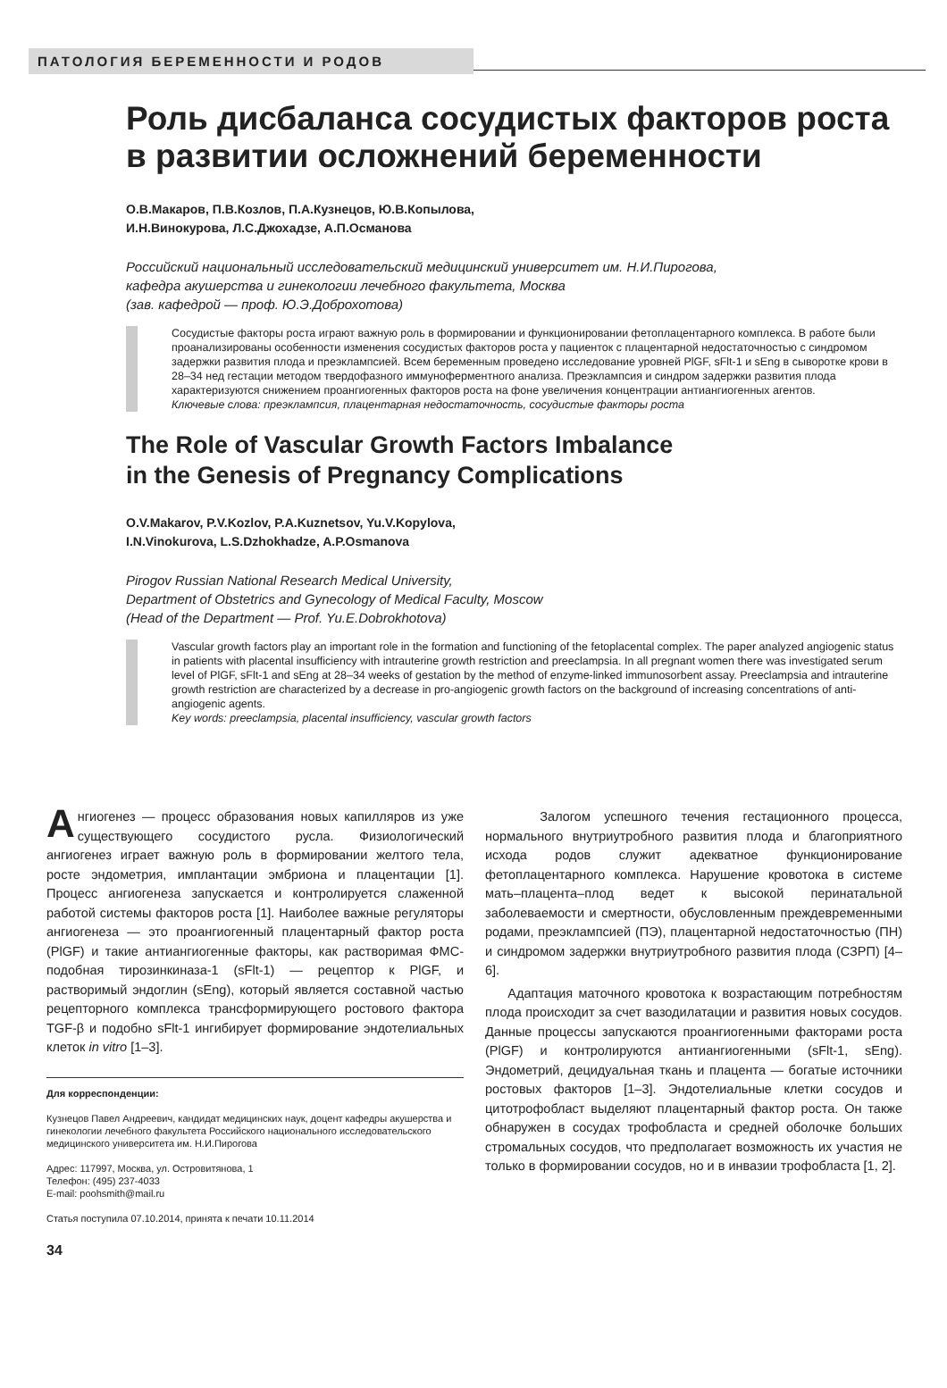ПАТОЛОГИЯ БЕРЕМЕННОСТИ И РОДОВ
Роль дисбаланса сосудистых факторов роста в развитии осложнений беременности
О.В.Макаров, П.В.Козлов, П.А.Кузнецов, Ю.В.Копылова,
И.Н.Винокурова, Л.С.Джохадзе, А.П.Османова
Российский национальный исследовательский медицинский университет им. Н.И.Пирогова,
кафедра акушерства и гинекологии лечебного факультета, Москва
(зав. кафедрой — проф. Ю.Э.Доброхотова)
Сосудистые факторы роста играют важную роль в формировании и функционировании фетоплацентарного комплекса. В работе были проанализированы особенности изменения сосудистых факторов роста у пациенток с плацентарной недостаточностью с синдромом задержки развития плода и преэклампсией. Всем беременным проведено исследование уровней PlGF, sFlt-1 и sEng в сыворотке крови в 28–34 нед гестации методом твердофазного иммуноферментного анализа. Преэклампсия и синдром задержки развития плода характеризуются снижением проангиогенных факторов роста на фоне увеличения концентрации антиангиогенных агентов.
Ключевые слова: преэклампсия, плацентарная недостаточность, сосудистые факторы роста
The Role of Vascular Growth Factors Imbalance
in the Genesis of Pregnancy Complications
O.V.Makarov, P.V.Kozlov, P.A.Kuznetsov, Yu.V.Kopylova,
I.N.Vinokurova, L.S.Dzhokhadze, A.P.Osmanova
Pirogov Russian National Research Medical University,
Department of Obstetrics and Gynecology of Medical Faculty, Moscow
(Head of the Department — Prof. Yu.E.Dobrokhotova)
Vascular growth factors play an important role in the formation and functioning of the fetoplacental complex. The paper analyzed angiogenic status in patients with placental insufficiency with intrauterine growth restriction and preeclampsia. In all pregnant women there was investigated serum level of PlGF, sFlt-1 and sEng at 28–34 weeks of gestation by the method of enzyme-linked immunosorbent assay. Preeclampsia and intrauterine growth restriction are characterized by a decrease in pro-angiogenic growth factors on the background of increasing concentrations of anti-angiogenic agents.
Key words: preeclampsia, placental insufficiency, vascular growth factors
Ангиогенез — процесс образования новых капилляров из уже существующего сосудистого русла. Физиологический ангиогенез играет важную роль в формировании желтого тела, росте эндометрия, имплантации эмбриона и плацентации [1]. Процесс ангиогенеза запускается и контролируется слаженной работой системы факторов роста [1]. Наиболее важные регуляторы ангиогенеза — это проангиогенный плацентарный фактор роста (PlGF) и такие антиангиогенные факторы, как растворимая ФМС-подобная тирозинкиназа-1 (sFlt-1) — рецептор к PlGF, и растворимый эндоглин (sEng), который является составной частью рецепторного комплекса трансформирующего ростового фактора TGF-β и подобно sFlt-1 ингибирует формирование эндотелиальных клеток in vitro [1–3].
Для корреспонденции:
Кузнецов Павел Андреевич, кандидат медицинских наук, доцент кафедры акушерства и гинекологии лечебного факультета Российского национального исследовательского медицинского университета им. Н.И.Пирогова
Адрес: 117997, Москва, ул. Островитянова, 1
Телефон: (495) 237-4033
E-mail: poohsmith@mail.ru
Статья поступила 07.10.2014, принята к печати 10.11.2014
Залогом успешного течения гестационного процесса, нормального внутриутробного развития плода и благоприятного исхода родов служит адекватное функционирование фетоплацентарного комплекса. Нарушение кровотока в системе мать–плацента–плод ведет к высокой перинатальной заболеваемости и смертности, обусловленным преждевременными родами, преэклампсией (ПЭ), плацентарной недостаточностью (ПН) и синдромом задержки внутриутробного развития плода (СЗРП) [4–6].
Адаптация маточного кровотока к возрастающим потребностям плода происходит за счет вазодилатации и развития новых сосудов. Данные процессы запускаются проангиогенными факторами роста (PlGF) и контролируются антиангиогенными (sFlt-1, sEng). Эндометрий, децидуальная ткань и плацента — богатые источники ростовых факторов [1–3]. Эндотелиальные клетки сосудов и цитотрофобласт выделяют плацентарный фактор роста. Он также обнаружен в сосудах трофобласта и средней оболочке больших стромальных сосудов, что предполагает возможность их участия не только в формировании сосудов, но и в инвазии трофобласта [1, 2].
34